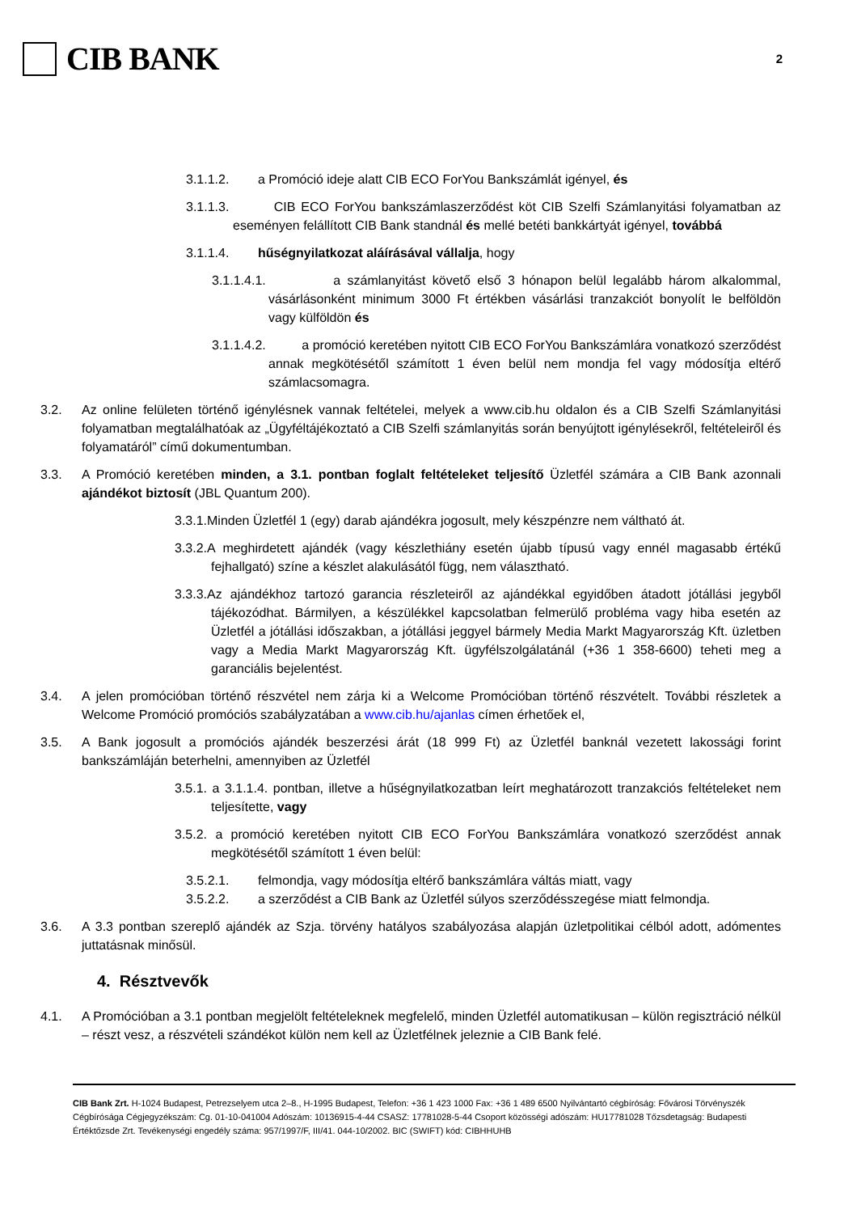CIB BANK
2
3.1.1.2. a Promóció ideje alatt CIB ECO ForYou Bankszámlát igényel, és
3.1.1.3. CIB ECO ForYou bankszámlaszerződést köt CIB Szelfi Számlanyitási folyamatban az eseményen felállított CIB Bank standnál és mellé betéti bankkártyát igényel, továbbá
3.1.1.4. hűségnyilatkozat aláírásával vállalja, hogy
3.1.1.4.1. a számlanyitást követő első 3 hónapon belül legalább három alkalommal, vásárlásonként minimum 3000 Ft értékben vásárlási tranzakciót bonyolít le belföldön vagy külföldön és
3.1.1.4.2. a promóció keretében nyitott CIB ECO ForYou Bankszámlára vonatkozó szerződést annak megkötésétől számított 1 éven belül nem mondja fel vagy módosítja eltérő számlacsomagra.
3.2. Az online felületen történő igénylésnek vannak feltételei, melyek a www.cib.hu oldalon és a CIB Szelfi Számlanyitási folyamatban megtalálhatóak az „Ügyféltájékoztató a CIB Szelfi számlanyitás során benyújtott igénylésekről, feltételeiről és folyamatáról” című dokumentumban.
3.3. A Promóció keretében minden, a 3.1. pontban foglalt feltételeket teljesítő Üzletfél számára a CIB Bank azonnali ajándékot biztosít (JBL Quantum 200).
3.3.1.Minden Üzletfél 1 (egy) darab ajándékra jogosult, mely készpénzre nem váltható át.
3.3.2.A meghirdetett ajándék (vagy készlethiány esetén újabb típusú vagy ennél magasabb értékű fejhallgató) színe a készlet alakulásától függ, nem választható.
3.3.3.Az ajándékhoz tartozó garancia részleteiről az ajándékkal egyidőben átadott jótállási jegyből tájékozódhat. Bármilyen, a készülékkel kapcsolatban felmerülő probléma vagy hiba esetén az Üzletfél a jótállási időszakban, a jótállási jeggyel bármely Media Markt Magyarország Kft. üzletben vagy a Media Markt Magyarország Kft. ügyfélszolgálatánál (+36 1 358-6600) teheti meg a garanciális bejelentést.
3.4. A jelen promócióban történő részvétel nem zárja ki a Welcome Promócióban történő részvételt. További részletek a Welcome Promóció promóciós szabályzatában a www.cib.hu/ajanlas címen érhetőek el,
3.5. A Bank jogosult a promóciós ajándék beszerzési árát (18 999 Ft) az Üzletfél banknál vezetett lakossági forint bankszámláján beterhelni, amennyiben az Üzletfél
3.5.1. a 3.1.1.4. pontban, illetve a hűségnyilatkozatban leírt meghatározott tranzakciós feltételeket nem teljesítette, vagy
3.5.2. a promóció keretében nyitott CIB ECO ForYou Bankszámlára vonatkozó szerződést annak megkötésétől számított 1 éven belül:
3.5.2.1. felmondja, vagy módosítja eltérő bankszámlára váltás miatt, vagy
3.5.2.2. a szerződést a CIB Bank az Üzletfél súlyos szerződésszegése miatt felmondja.
3.6. A 3.3 pontban szereplő ajándék az Szja. törvény hatályos szabályozása alapján üzletpolitikai célból adott, adómentes juttatásnak minősül.
4. Résztvevők
4.1. A Promócióban a 3.1 pontban megjelölt feltételeknek megfelelő, minden Üzletfél automatikusan – külön regisztráció nélkül – részt vesz, a részvételi szándékot külön nem kell az Üzletfélnek jeleznie a CIB Bank felé.
CIB Bank Zrt. H-1024 Budapest, Petrezselyem utca 2–8., H-1995 Budapest, Telefon: +36 1 423 1000 Fax: +36 1 489 6500 Nyilvántartó cégbíróság: Fővárosi Törvényszék Cégbírósága Cégjegyzékszám: Cg. 01-10-041004 Adószám: 10136915-4-44 CSASZ: 17781028-5-44 Csoport közösségi adószám: HU17781028 Tőzsdetagság: Budapesti Értéktőzsde Zrt. Tevékenységi engedély száma: 957/1997/F, III/41. 044-10/2002. BIC (SWIFT) kód: CIBHHUHB